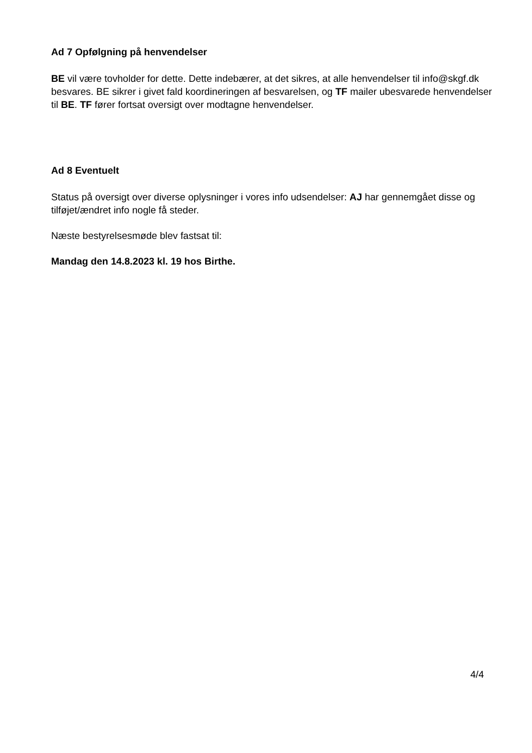Ad 7 Opfølgning på henvendelser
BE vil være tovholder for dette. Dette indebærer, at det sikres, at alle henvendelser til info@skgf.dk besvares. BE sikrer i givet fald koordineringen af besvarelsen, og TF mailer ubesvarede henvendelser til BE. TF fører fortsat oversigt over modtagne henvendelser.
Ad 8 Eventuelt
Status på oversigt over diverse oplysninger i vores info udsendelser: AJ har gennemgået disse og tilføjet/ændret info nogle få steder.
Næste bestyrelsesmøde blev fastsat til:
Mandag den 14.8.2023 kl. 19 hos Birthe.
4/4